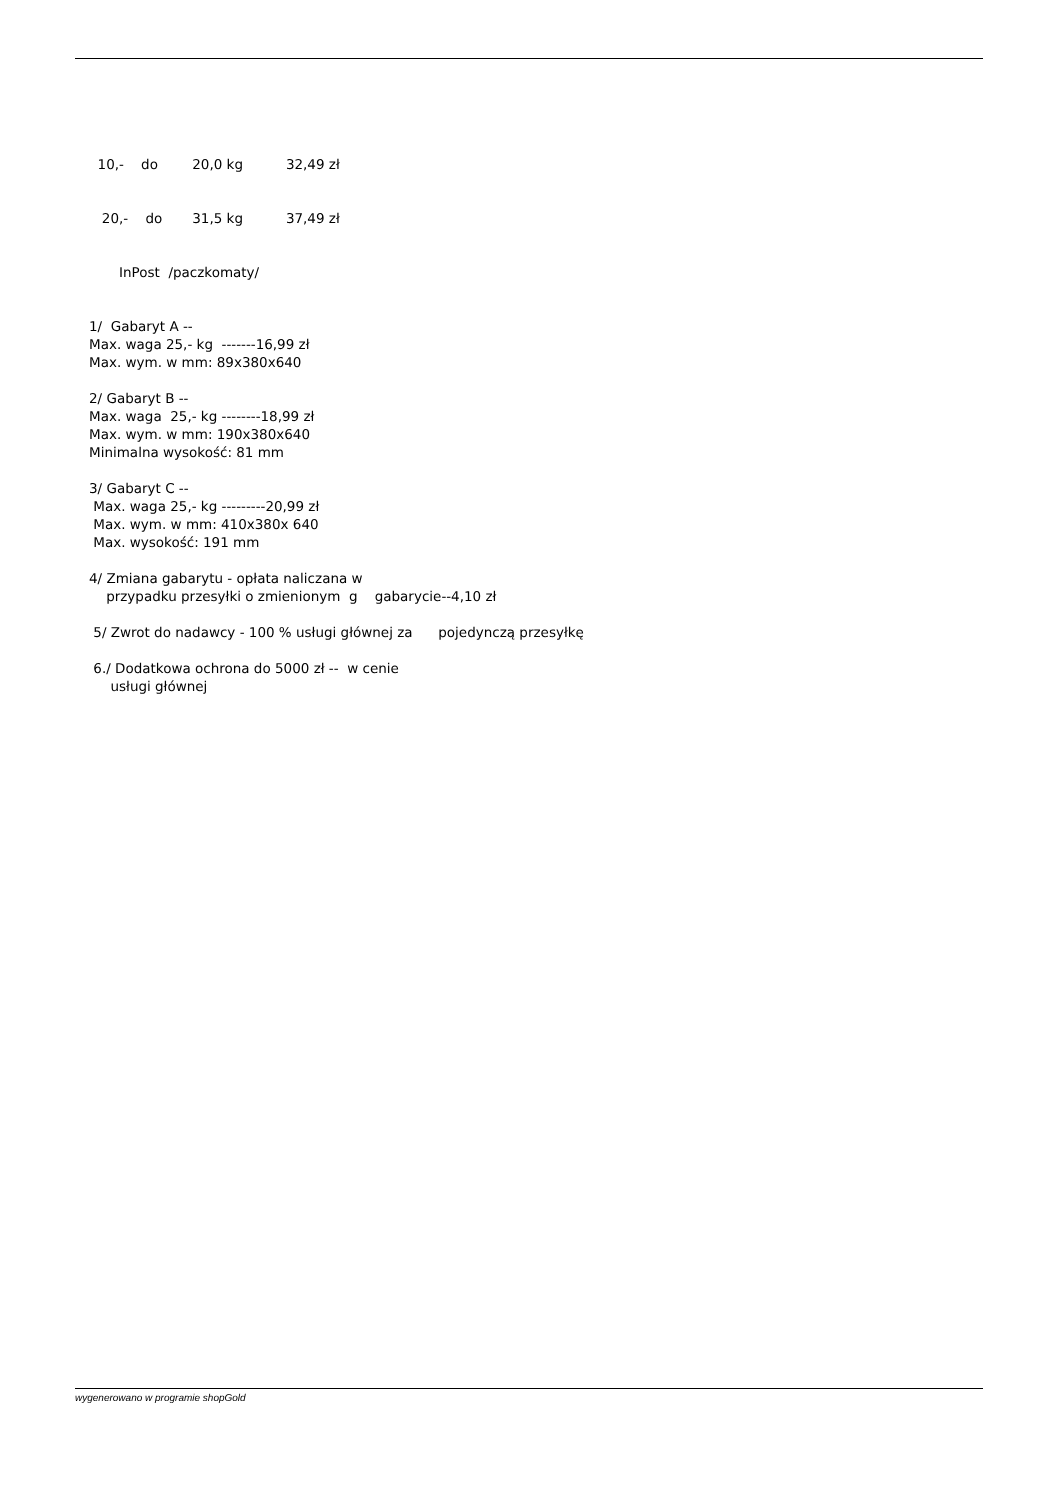10,- do 20,0 kg 32,49 zł 20,- do 31,5 kg 37,49 zł InPost /paczkomaty/ 1/ Gabaryt A -- Max. waga 25,- kg -------16,99 zł Max. wym. w mm: 89x380x640 2/ Gabaryt B -- Max. waga 25,- kg --------18,99 zł Max. wym. w mm: 190x380x640 Minimalna wysokość: 81 mm 3/ Gabaryt C -- Max. waga 25,- kg ---------20,99 zł Max. wym. w mm: 410x380x 640 Max. wysokość: 191 mm 4/ Zmiana gabarytu - opłata naliczana w przypadku przesyłki o zmienionym g gabarycie--4,10 zł 5/ Zwrot do nadawcy - 100 % usługi głównej za pojedynczą przesyłkę 6./ Dodatkowa ochrona do 5000 zł -- w cenie usługi głównej
wygenerowano w programie shopGold